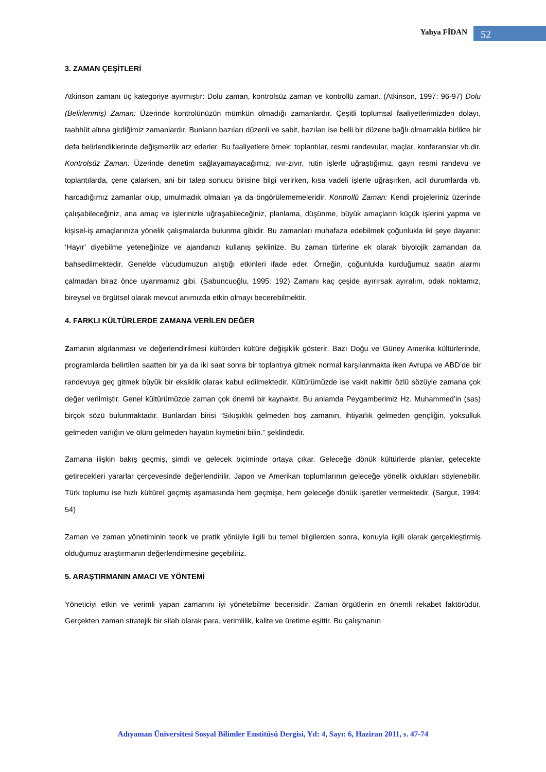Yahya FİDAN
52
3. ZAMAN ÇEŞİTLERİ
Atkinson zamanı üç kategoriye ayırmıştır: Dolu zaman, kontrolsüz zaman ve kontrollü zaman. (Atkinson, 1997: 96-97) Dolu (Belirlenmiş) Zaman: Üzerinde kontrolünüzün mümkün olmadığı zamanlardır. Çeşitli toplumsal faaliyetlerimizden dolayı, taahhüt altına girdiğimiz zamanlardır. Bunların bazıları düzenli ve sabit, bazıları ise belli bir düzene bağlı olmamakla birlikte bir defa belirlendiklerinde değişmezlik arz ederler. Bu faaliyetlere örnek; toplantılar, resmi randevular, maçlar, konferanslar vb.dir. Kontrolsüz Zaman: Üzerinde denetim sağlayamayacağımız, ıvır-zıvır, rutin işlerle uğraştığımız, gayrı resmi randevu ve toplantılarda, çene çalarken, ani bir talep sonucu birisine bilgi verirken, kısa vadeli işlerle uğraşırken, acil durumlarda vb. harcadığımız zamanlar olup, umulmadık olmaları ya da öngörülememeleridir. Kontrollü Zaman: Kendi projeleriniz üzerinde çalışabileceğiniz, ana amaç ve işlerinizle uğraşabileceğiniz, planlama, düşünme, büyük amaçların küçük işlerini yapma ve kişisel-iş amaçlarınıza yönelik çalışmalarda bulunma gibidir. Bu zamanları muhafaza edebilmek çoğunlukla iki şeye dayanır: ‘Hayır’ diyebilme yeteneğinize ve ajandanızı kullanış şeklinize. Bu zaman türlerine ek olarak biyolojik zamandan da bahsedilmektedir. Genelde vücudumuzun alıştığı etkinleri ifade eder. Örneğin, çoğunlukla kurduğumuz saatin alarmı çalmadan biraz önce uyanmamız gibi. (Sabuncuoğlu, 1995: 192) Zamanı kaç çeşide ayırırsak ayıralım, odak noktamız, bireysel ve örgütsel olarak mevcut anımızda etkin olmayı becerebilmektir.
4. FARKLI KÜLTÜRLERDE ZAMANA VERİLEN DEĞER
Zamanın algılanması ve değerlendirilmesi kültürden kültüre değişiklik gösterir. Bazı Doğu ve Güney Amerika kültürlerinde, programlarda belirtilen saatten bir ya da iki saat sonra bir toplantıya gitmek normal karşılanmakta iken Avrupa ve ABD’de bir randevuya geç gitmek büyük bir eksiklik olarak kabul edilmektedir. Kültürümüzde ise vakit nakittir özlü sözüyle zamana çok değer verilmiştir. Genel kültürümüzde zaman çok önemli bir kaynaktır. Bu anlamda Peygamberimiz Hz. Muhammed’in (sas) birçok sözü bulunmaktadır. Bunlardan birisi “Sıkışıklık gelmeden boş zamanın, ihtiyarlık gelmeden gençliğin, yoksulluk gelmeden varlığın ve ölüm gelmeden hayatın kıymetini bilin.” şeklindedir.
Zamana ilişkin bakış geçmiş, şimdi ve gelecek biçiminde ortaya çıkar. Geleceğe dönük kültürlerde planlar, gelecekte getirecekleri yararlar çerçevesinde değerlendirilir. Japon ve Amerikan toplumlarının geleceğe yönelik oldukları söylenebilir. Türk toplumu ise hızlı kültürel geçmiş aşamasında hem geçmişe, hem geleceğe dönük işaretler vermektedir. (Sargut, 1994: 54)
Zaman ve zaman yönetiminin teorik ve pratik yönüyle ilgili bu temel bilgilerden sonra, konuyla ilgili olarak gerçekleştirmiş olduğumuz araştırmanın değerlendirmesine geçebiliriz.
5. ARAŞTIRMANIN AMACI VE YÖNTEMİ
Yöneticiyi etkin ve verimli yapan zamanını iyi yönetebilme becerisidir. Zaman örgütlerin en önemli rekabet faktörüdür. Gerçekten zaman stratejik bir silah olarak para, verimlilik, kalite ve üretime eşittir. Bu çalışmanın
Adıyaman Üniversitesi Sosyal Bilimler Enstitüsü Dergisi, Yıl: 4, Sayı: 6, Haziran 2011, s. 47-74